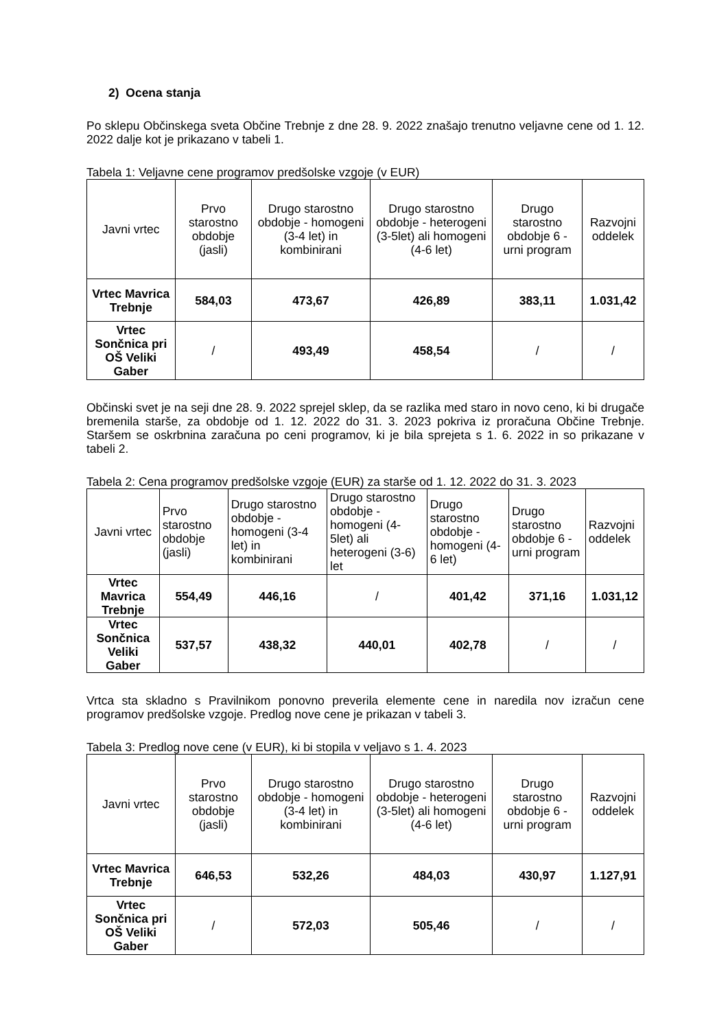2) Ocena stanja
Po sklepu Občinskega sveta Občine Trebnje z dne 28. 9. 2022 znašajo trenutno veljavne cene od 1. 12. 2022 dalje kot je prikazano v tabeli 1.
Tabela 1: Veljavne cene programov predšolske vzgoje (v EUR)
| Javni vrtec | Prvo starostno obdobje (jasli) | Drugo starostno obdobje - homogeni (3-4 let) in kombinirani | Drugo starostno obdobje - heterogeni (3-5let) ali homogeni (4-6 let) | Drugo starostno obdobje 6 - urni program | Razvojni oddelek |
| Vrtec Mavrica Trebnje | 584,03 | 473,67 | 426,89 | 383,11 | 1.031,42 |
| Vrtec Sončnica pri OŠ Veliki Gaber | / | 493,49 | 458,54 | / | / |
Občinski svet je na seji dne 28. 9. 2022 sprejel sklep, da se razlika med staro in novo ceno, ki bi drugače bremenila starše, za obdobje od 1. 12. 2022 do 31. 3. 2023 pokriva iz proračuna Občine Trebnje. Staršem se oskrbnina zaračuna po ceni programov, ki je bila sprejeta s 1. 6. 2022 in so prikazane v tabeli 2.
Tabela 2: Cena programov predšolske vzgoje (EUR) za starše od 1. 12. 2022 do 31. 3. 2023
| Javni vrtec | Prvo starostno obdobje (jasli) | Drugo starostno obdobje - homogeni (3-4 let) in kombinirani | Drugo starostno obdobje - homogeni (4-5let) ali heterogeni (3-6) let | Drugo starostno obdobje - homogeni (4-6 let) | Drugo starostno obdobje 6 - urni program | Razvojni oddelek |
| Vrtec Mavrica Trebnje | 554,49 | 446,16 | / | 401,42 | 371,16 | 1.031,12 |
| Vrtec Sončnica Veliki Gaber | 537,57 | 438,32 | 440,01 | 402,78 | / | / |
Vrtca sta skladno s Pravilnikom ponovno preverila elemente cene in naredila nov izračun cene programov predšolske vzgoje. Predlog nove cene je prikazan v tabeli 3.
Tabela 3: Predlog nove cene (v EUR), ki bi stopila v veljavo s 1. 4. 2023
| Javni vrtec | Prvo starostno obdobje (jasli) | Drugo starostno obdobje - homogeni (3-4 let) in kombinirani | Drugo starostno obdobje - heterogeni (3-5let) ali homogeni (4-6 let) | Drugo starostno obdobje 6 - urni program | Razvojni oddelek |
| Vrtec Mavrica Trebnje | 646,53 | 532,26 | 484,03 | 430,97 | 1.127,91 |
| Vrtec Sončnica pri OŠ Veliki Gaber | / | 572,03 | 505,46 | / | / |